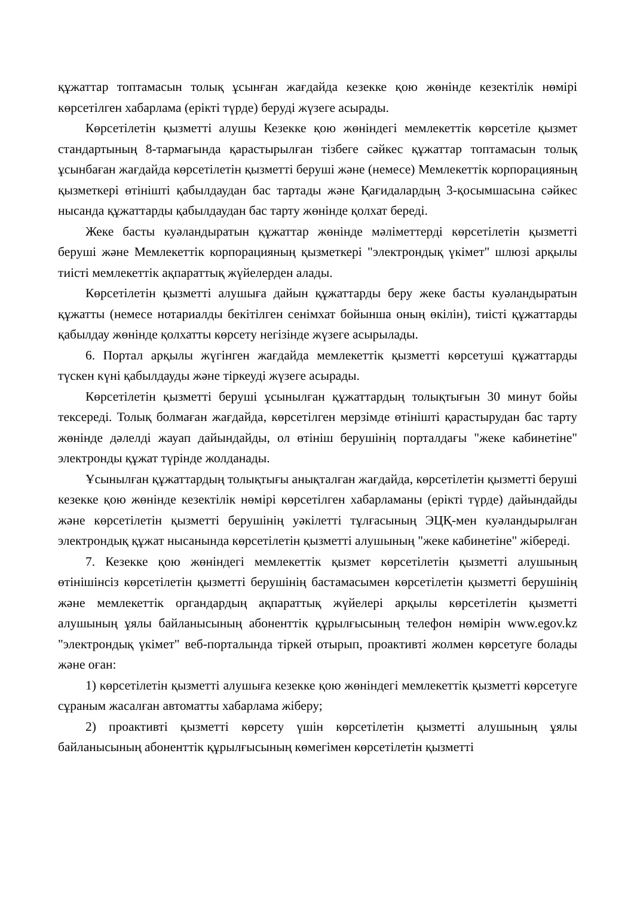құжаттар топтамасын толық ұсынған жағдайда кезекке қою жөнінде кезектілік нөмірі көрсетілген хабарлама (ерікті түрде) беруді жүзеге асырады.
Көрсетілетін қызметті алушы Кезекке қою жөніндегі мемлекеттік көрсетіле қызмет стандартының 8-тармағында қарастырылған тізбеге сәйкес құжаттар топтамасын толық ұсынбаған жағдайда көрсетілетін қызметті беруші және (немесе) Мемлекеттік корпорацияның қызметкері өтінішті қабылдаудан бас тартады және Қағидалардың 3-қосымшасына сәйкес нысанда құжаттарды қабылдаудан бас тарту жөнінде қолхат береді.
Жеке басты куәландыратын құжаттар жөнінде мәліметтерді көрсетілетін қызметті беруші және Мемлекеттік корпорацияның қызметкері "электрондық үкімет" шлюзі арқылы тиісті мемлекеттік ақпараттық жүйелерден алады.
Көрсетілетін қызметті алушыға дайын құжаттарды беру жеке басты куәландыратын құжатты (немесе нотариалды бекітілген сенімхат бойынша оның өкілін), тиісті құжаттарды қабылдау жөнінде қолхатты көрсету негізінде жүзеге асырылады.
6. Портал арқылы жүгінген жағдайда мемлекеттік қызметті көрсетуші құжаттарды түскен күні қабылдауды және тіркеуді жүзеге асырады.
Көрсетілетін қызметті беруші ұсынылған құжаттардың толықтығын 30 минут бойы тексереді. Толық болмаған жағдайда, көрсетілген мерзімде өтінішті қарастырудан бас тарту жөнінде дәлелді жауап дайындайды, ол өтініш берушінің порталдағы "жеке кабинетіне" электронды құжат түрінде жолданады.
Ұсынылған құжаттардың толықтығы анықталған жағдайда, көрсетілетін қызметті беруші кезекке қою жөнінде кезектілік нөмірі көрсетілген хабарламаны (ерікті түрде) дайындайды және көрсетілетін қызметті берушінің уәкілетті тұлғасының ЭЦҚ-мен куәландырылған электрондық құжат нысанында көрсетілетін қызметті алушының "жеке кабинетіне" жібереді.
7. Кезекке қою жөніндегі мемлекеттік қызмет көрсетілетін қызметті алушының өтінішінсіз көрсетілетін қызметті берушінің бастамасымен көрсетілетін қызметті берушінің және мемлекеттік органдардың ақпараттық жүйелері арқылы көрсетілетін қызметті алушының ұялы байланысының абоненттік құрылғысының телефон нөмірін www.egov.kz "электрондық үкімет" веб-порталында тіркей отырып, проактивті жолмен көрсетуге болады және оған:
1) көрсетілетін қызметті алушыға кезекке қою жөніндегі мемлекеттік қызметті көрсетуге сұраным жасалған автоматты хабарлама жіберу;
2) проактивті қызметті көрсету үшін көрсетілетін қызметті алушының ұялы байланысының абоненттік құрылғысының көмегімен көрсетілетін қызметті